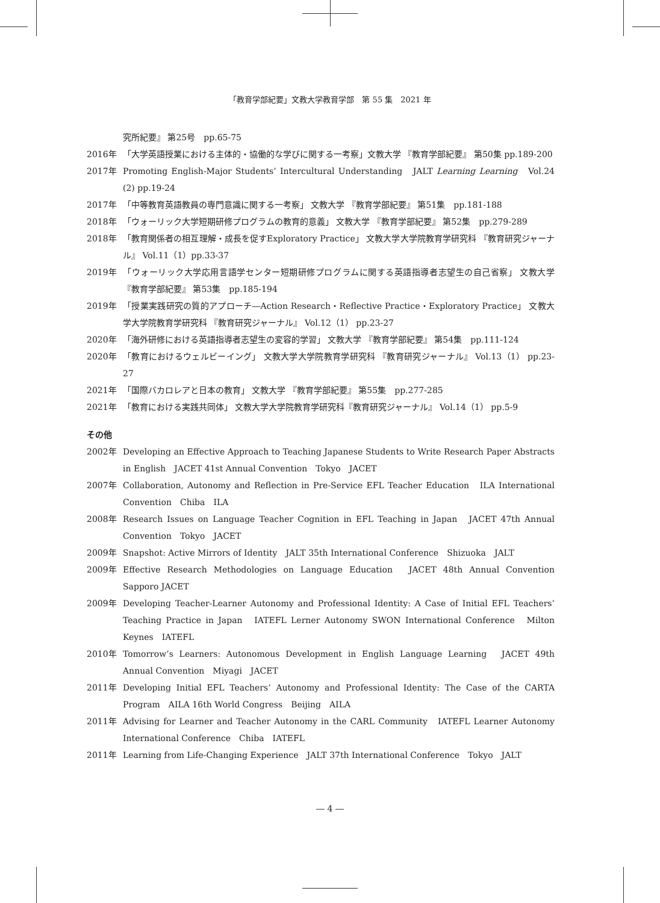「教育学部紀要」文教大学教育学部　第 55 集　2021 年
究所紀要』 第25号　pp.65-75
2016年 「大学英語授業における主体的・協働的な学びに関する一考察」文教大学 『教育学部紀要』 第50集 pp.189-200
2017年 Promoting English-Major Students’ Intercultural Understanding　JALT Learning Learning　Vol.24 (2) pp.19-24
2017年 「中等教育英語教員の専門意識に関する一考察」 文教大学 『教育学部紀要』 第51集　pp.181-188
2018年 「ウォーリック大学短期研修プログラムの教育的意義」 文教大学 『教育学部紀要』 第52集　pp.279-289
2018年 「教育関係者の相互理解・成長を促すExploratory Practice」 文教大学大学院教育学研究科 『教育研究ジャーナル』 Vol.11（1）pp.33-37
2019年 「ウォーリック大学応用言語学センター短期研修プログラムに関する英語指導者志望生の自己省察」 文教大学 『教育学部紀要』 第53集　pp.185-194
2019年 「授業実践研究の質的アプローチ―Action Research・Reflective Practice・Exploratory Practice」 文教大学大学院教育学研究科 『教育研究ジャーナル』 Vol.12（1） pp.23-27
2020年 「海外研修における英語指導者志望生の変容的学習」 文教大学 『教育学部紀要』 第54集　pp.111-124
2020年 「教育におけるウェルビーイング」 文教大学大学院教育学研究科 『教育研究ジャーナル』 Vol.13（1） pp.23-27
2021年 「国際バカロレアと日本の教育」 文教大学 『教育学部紀要』 第55集　pp.277-285
2021年 「教育における実践共同体」 文教大学大学院教育学研究科『教育研究ジャーナル』 Vol.14（1） pp.5-9
その他
2002年 Developing an Effective Approach to Teaching Japanese Students to Write Research Paper Abstracts in English　JACET 41st Annual Convention　Tokyo　JACET
2007年 Collaboration, Autonomy and Reflection in Pre-Service EFL Teacher Education　ILA International Convention　Chiba　ILA
2008年 Research Issues on Language Teacher Cognition in EFL Teaching in Japan　JACET 47th Annual Convention　Tokyo　JACET
2009年 Snapshot: Active Mirrors of Identity　JALT 35th International Conference　Shizuoka　JALT
2009年 Effective Research Methodologies on Language Education　JACET 48th Annual Convention　Sapporo JACET
2009年 Developing Teacher-Learner Autonomy and Professional Identity: A Case of Initial EFL Teachers’ Teaching Practice in Japan　IATEFL Lerner Autonomy SWON International Conference　Milton Keynes　IATEFL
2010年 Tomorrow’s Learners: Autonomous Development in English Language Learning　JACET 49th Annual Convention　Miyagi　JACET
2011年 Developing Initial EFL Teachers’ Autonomy and Professional Identity: The Case of the CARTA Program　AILA 16th World Congress　Beijing　AILA
2011年 Advising for Learner and Teacher Autonomy in the CARL Community　IATEFL Learner Autonomy International Conference　Chiba　IATEFL
2011年 Learning from Life-Changing Experience　JALT 37th International Conference　Tokyo　JALT
― 4 ―